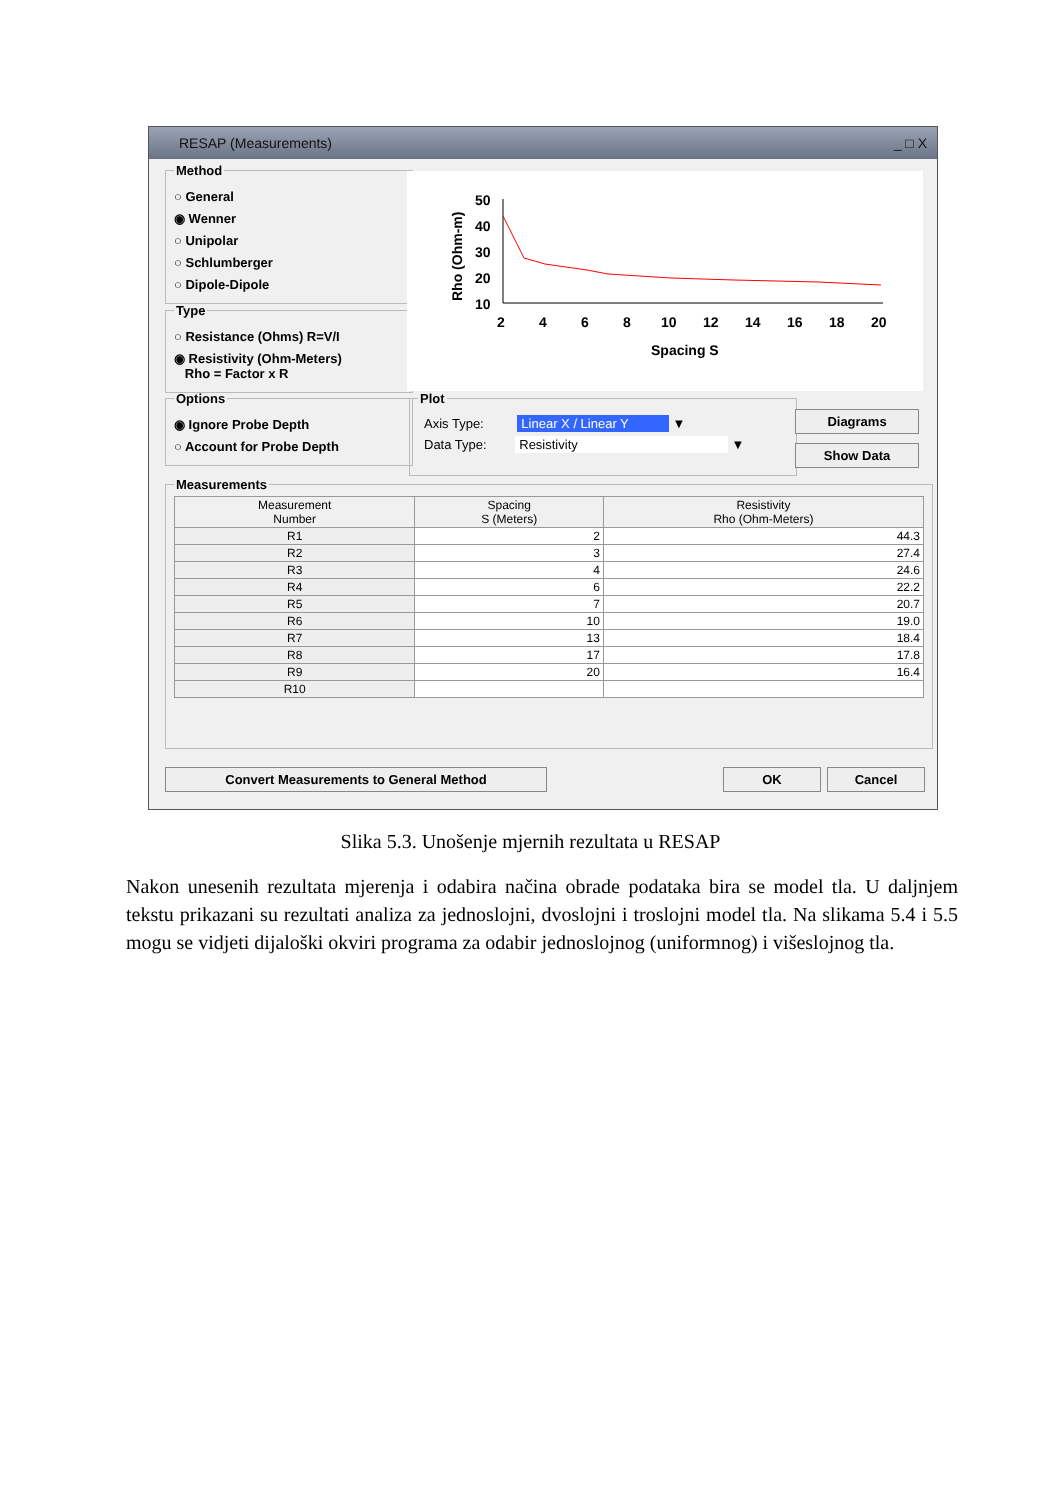RESAP (Measurements) _ □ X
Method
○ General
◉ Wenner
○ Unipolar
○ Schlumberger
○ Dipole-Dipole
Type
○ Resistance (Ohms) R=V/I
◉ Resistivity (Ohm-Meters)
Rho = Factor x R
Options
◉ Ignore Probe Depth
○ Account for Probe Depth
Rho (Ohm-m)
50
40
30
20
10
2
4
6
8
10
12
14
16
18
20
Spacing S
Plot
Axis Type: Linear X / Linear Y ▼
Data Type: Resistivity ▼
Diagrams
Show Data
Measurements
| Measurement Number | Spacing S (Meters) | Resistivity Rho (Ohm-Meters) |
| --- | --- | --- |
| R1 | 2 | 44.3 |
| R2 | 3 | 27.4 |
| R3 | 4 | 24.6 |
| R4 | 6 | 22.2 |
| R5 | 7 | 20.7 |
| R6 | 10 | 19.0 |
| R7 | 13 | 18.4 |
| R8 | 17 | 17.8 |
| R9 | 20 | 16.4 |
| R10 | | |
Convert Measurements to General Method OK Cancel
Slika 5.3. Unošenje mjernih rezultata u RESAP
Nakon unesenih rezultata mjerenja i odabira načina obrade podataka bira se model tla. U daljnjem tekstu prikazani su rezultati analiza za jednoslojni, dvoslojni i troslojni model tla. Na slikama 5.4 i 5.5 mogu se vidjeti dijaloški okviri programa za odabir jednoslojnog (uniformnog) i višeslojnog tla.